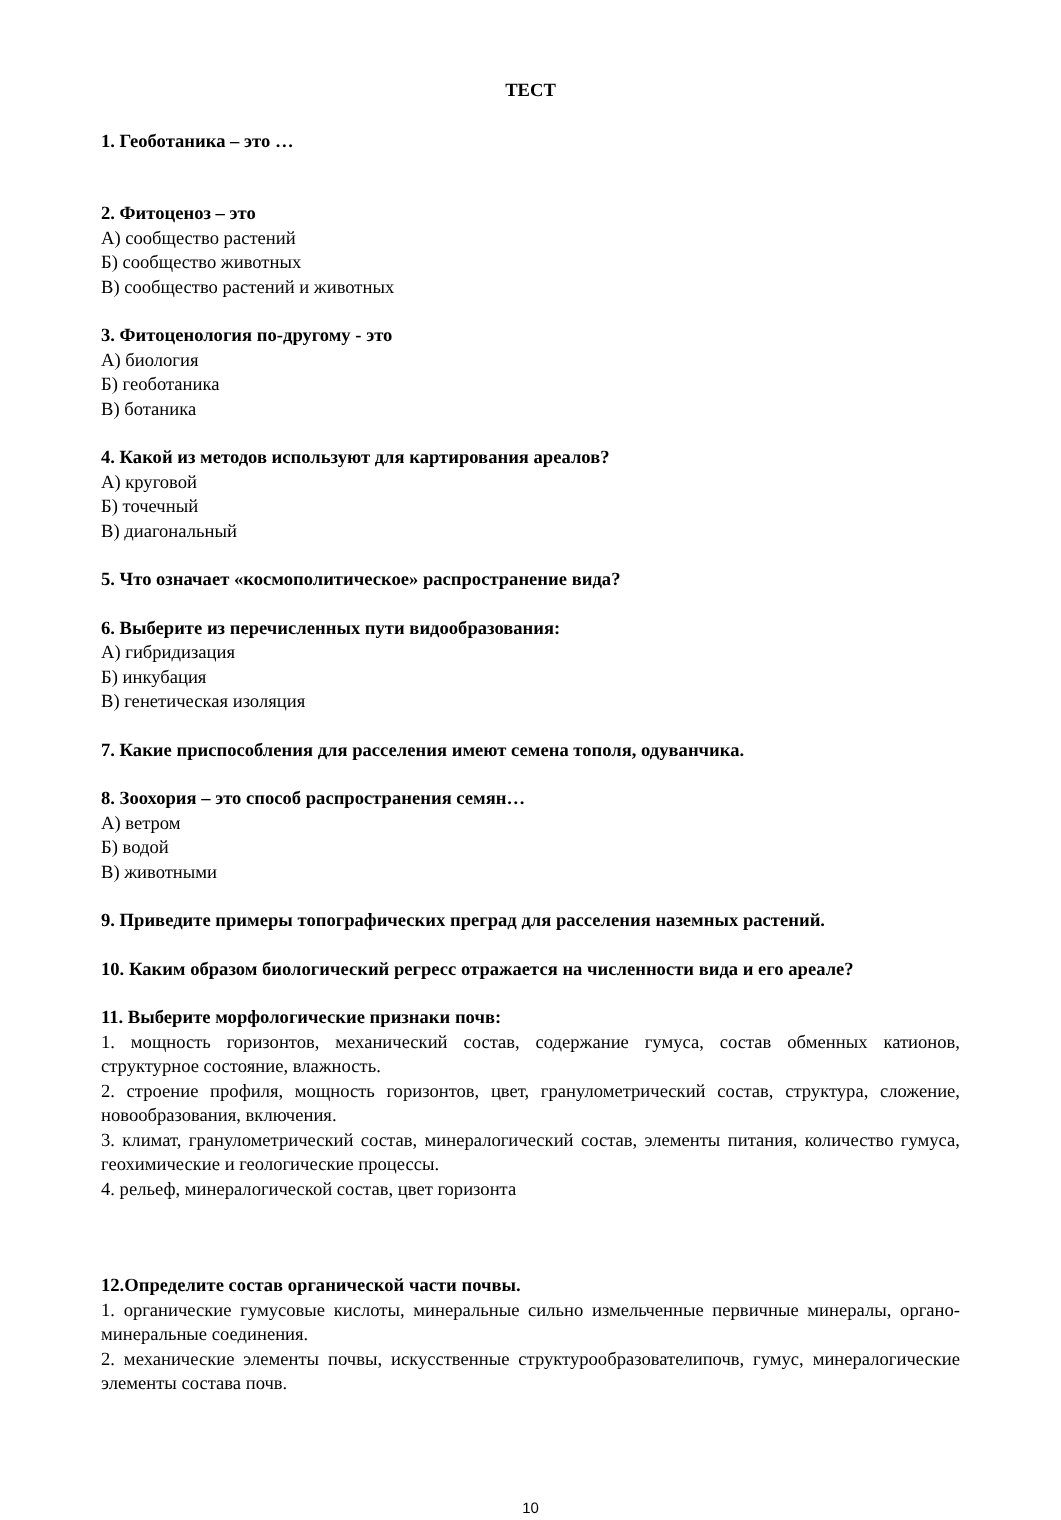ТЕСТ
1. Геоботаника – это …
2. Фитоценоз – это
А) сообщество растений
Б) сообщество животных
В) сообщество растений и животных
3. Фитоценология по-другому - это
А) биология
Б) геоботаника
В) ботаника
4. Какой из методов используют для картирования ареалов?
А) круговой
Б) точечный
В) диагональный
5. Что означает «космополитическое» распространение вида?
6. Выберите из перечисленных пути видообразования:
А) гибридизация
Б) инкубация
В) генетическая изоляция
7. Какие приспособления для расселения имеют семена тополя, одуванчика.
8. Зоохория – это способ распространения семян…
А) ветром
Б) водой
В) животными
9. Приведите примеры топографических преград для расселения наземных растений.
10. Каким образом биологический регресс отражается на численности вида и его ареале?
11. Выберите морфологические признаки почв:
1. мощность горизонтов, механический состав, содержание гумуса, состав обменных катионов, структурное состояние, влажность.
2. строение профиля, мощность горизонтов, цвет, гранулометрический состав, структура, сложение, новообразования, включения.
3. климат, гранулометрический состав, минералогический состав, элементы питания, количество гумуса, геохимические и геологические процессы.
4. рельеф, минералогической состав, цвет горизонта
12.Определите состав органической части почвы.
1. органические гумусовые кислоты, минеральные сильно измельченные первичные минералы, органо-минеральные соединения.
2. механические элементы почвы, искусственные структурообразователипочв, гумус, минералогические элементы состава почв.
10